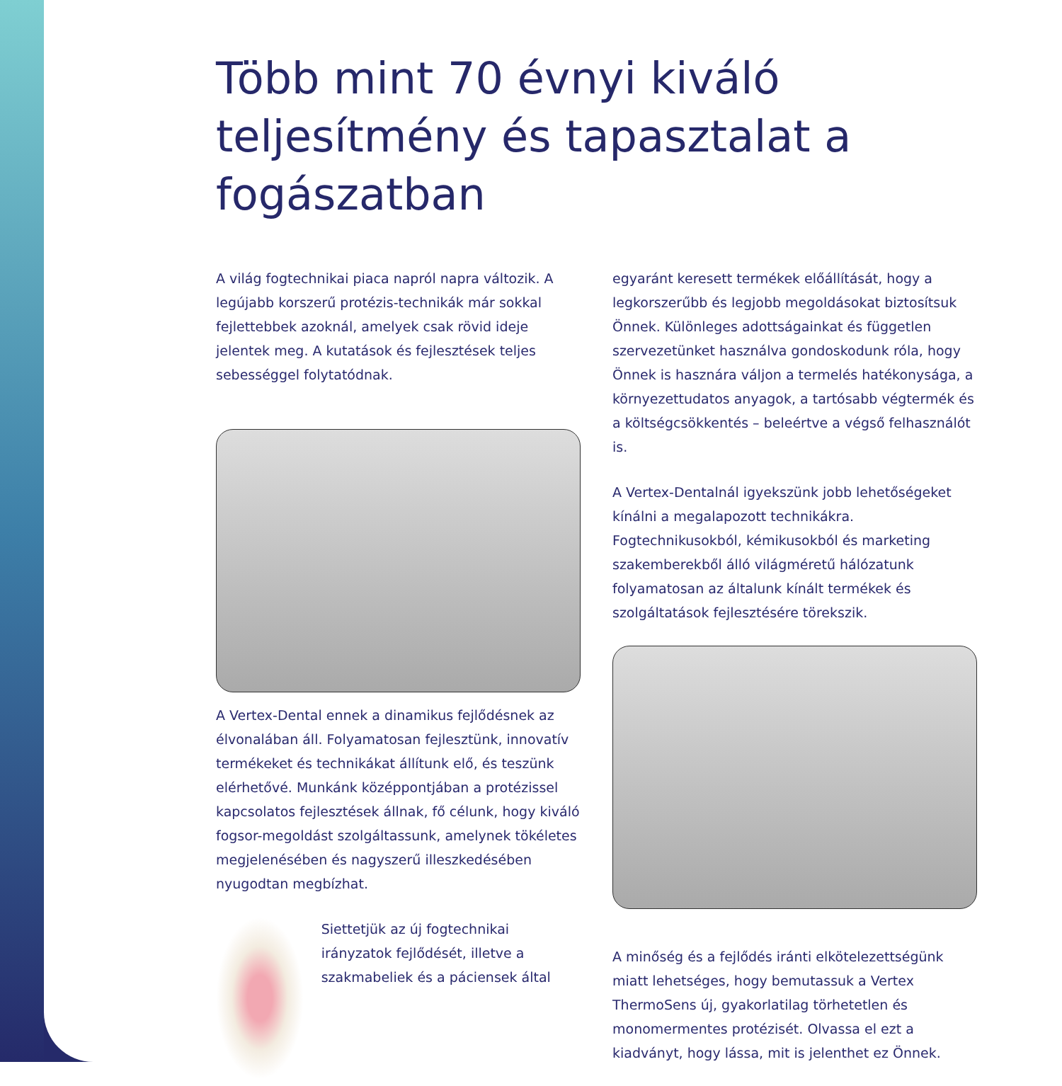Több mint 70 évnyi kiváló teljesítmény és tapasztalat a fogászatban
A világ fogtechnikai piaca napról napra változik. A legújabb korszerű protézis-technikák már sokkal fejlettebbek azoknál, amelyek csak rövid ideje jelentek meg. A kutatások és fejlesztések teljes sebességgel folytatódnak.
A Vertex-Dental ennek a dinamikus fejlődésnek az élvonalában áll. Folyamatosan fejlesztünk, innovatív termékeket és technikákat állítunk elő, és teszünk elérhetővé. Munkánk középpontjában a protézissel kapcsolatos fejlesztések állnak, fő célunk, hogy kiváló fogsor-megoldást szolgáltassunk, amelynek tökéletes megjelenésében és nagyszerű illeszkedésében nyugodtan megbízhat.
Siettetjük az új fogtechnikai irányzatok fejlődését, illetve a szakmabeliek és a páciensek által
egyaránt keresett termékek előállítását, hogy a legkorszerűbb és legjobb megoldásokat biztosítsuk Önnek. Különleges adottságainkat és független szervezetünket használva gondoskodunk róla, hogy Önnek is hasznára váljon a termelés hatékonysága, a környezettudatos anyagok, a tartósabb végtermék és a költségcsökkentés – beleértve a végső felhasználót is.
A Vertex-Dentalnál igyekszünk jobb lehetőségeket kínálni a megalapozott technikákra. Fogtechnikusokból, kémikusokból és marketing szakemberekből álló világméretű hálózatunk folyamatosan az általunk kínált termékek és szolgáltatások fejlesztésére törekszik.
A minőség és a fejlődés iránti elkötelezettségünk miatt lehetséges, hogy bemutassuk a Vertex ThermoSens új, gyakorlatilag törhetetlen és monomermentes protézisét. Olvassa el ezt a kiadványt, hogy lássa, mit is jelenthet ez Önnek.